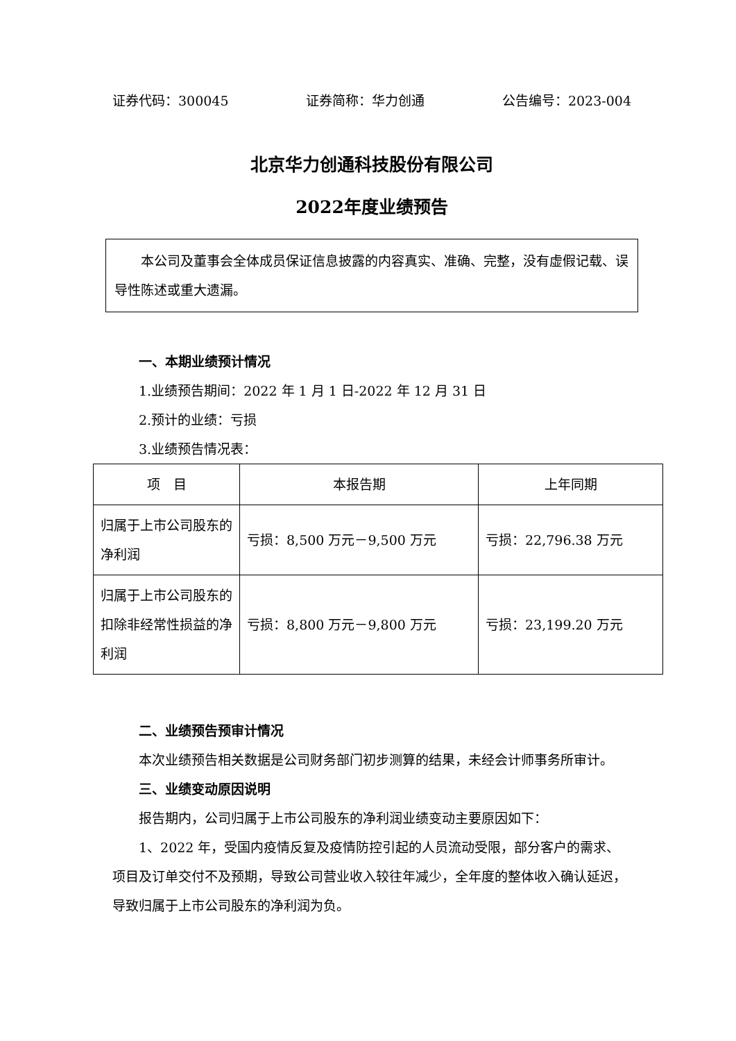证券代码：300045 证券简称：华力创通 公告编号：2023-004
北京华力创通科技股份有限公司
2022年度业绩预告
本公司及董事会全体成员保证信息披露的内容真实、准确、完整，没有虚假记载、误导性陈述或重大遗漏。
一、本期业绩预计情况
1.业绩预告期间：2022 年 1 月 1 日-2022 年 12 月 31 日
2.预计的业绩：亏损
3.业绩预告情况表：
| 项 目 | 本报告期 | 上年同期 |
| --- | --- | --- |
| 归属于上市公司股东的净利润 | 亏损：8,500 万元－9,500 万元 | 亏损：22,796.38 万元 |
| 归属于上市公司股东的扣除非经常性损益的净利润 | 亏损：8,800 万元－9,800 万元 | 亏损：23,199.20 万元 |
二、业绩预告预审计情况
本次业绩预告相关数据是公司财务部门初步测算的结果，未经会计师事务所审计。
三、业绩变动原因说明
报告期内，公司归属于上市公司股东的净利润业绩变动主要原因如下：
1、2022 年，受国内疫情反复及疫情防控引起的人员流动受限，部分客户的需求、项目及订单交付不及预期，导致公司营业收入较往年减少，全年度的整体收入确认延迟，导致归属于上市公司股东的净利润为负。